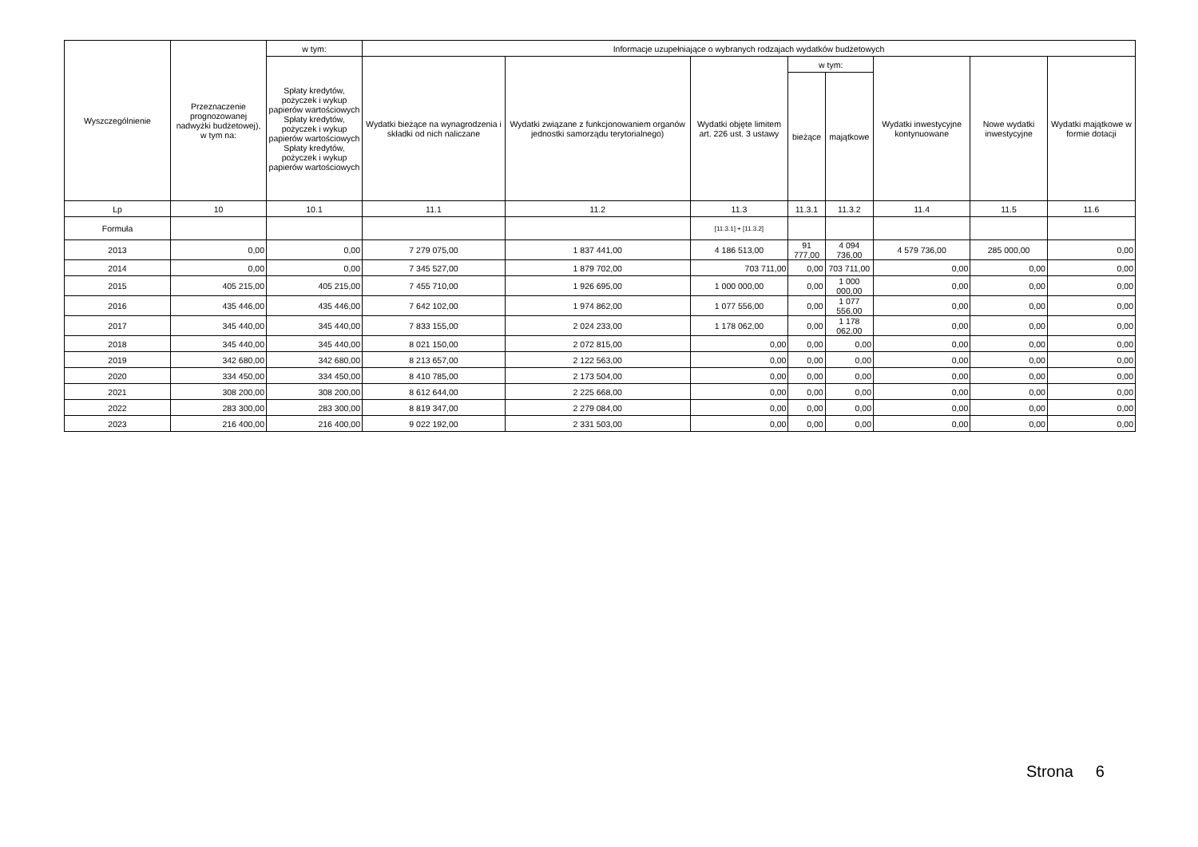| Wyszczególnienie | Przeznaczenie prognozowanej nadwyżki budżetowej), w tym na: | w tym: | Informacje uzupełniające o wybranych rodzajach wydatków budżetowych | | | | | | | |
| --- | --- | --- | --- | --- | --- | --- | --- | --- | --- | --- |
| | | Spłaty kredytów, pożyczek i wykup papierów wartościowych Spłaty kredytów, pożyczek i wykup papierów wartościowych Spłaty kredytów, pożyczek i wykup papierów wartościowych | Wydatki bieżące na wynagrodzenia i składki od nich naliczane | Wydatki związane z funkcjonowaniem organów jednostki samorządu terytorialnego) | Wydatki objęte limitem art. 226 ust. 3 ustawy | w tym: | | Wydatki inwestycyjne kontynuowane | Nowe wydatki inwestycyjne | Wydatki majątkowe w formie dotacji |
| | | | | | | bieżące | majątkowe | | | |
| Lp | 10 | 10.1 | 11.1 | 11.2 | 11.3 | 11.3.1 | 11.3.2 | 11.4 | 11.5 | 11.6 |
| Formuła | | | | | [11.3.1] + [11.3.2] | | | | | |
| 2013 | 0,00 | 0,00 | 7 279 075,00 | 1 837 441,00 | 4 186 513,00 | 91 777,00 | 4 094 736,00 | 4 579 736,00 | 285 000,00 | 0,00 |
| 2014 | 0,00 | 0,00 | 7 345 527,00 | 1 879 702,00 | 703 711,00 | 0,00 | 703 711,00 | 0,00 | 0,00 | 0,00 |
| 2015 | 405 215,00 | 405 215,00 | 7 455 710,00 | 1 926 695,00 | 1 000 000,00 | 0,00 | 1 000 000,00 | 0,00 | 0,00 | 0,00 |
| 2016 | 435 446,00 | 435 446,00 | 7 642 102,00 | 1 974 862,00 | 1 077 556,00 | 0,00 | 1 077 556,00 | 0,00 | 0,00 | 0,00 |
| 2017 | 345 440,00 | 345 440,00 | 7 833 155,00 | 2 024 233,00 | 1 178 062,00 | 0,00 | 1 178 062,00 | 0,00 | 0,00 | 0,00 |
| 2018 | 345 440,00 | 345 440,00 | 8 021 150,00 | 2 072 815,00 | 0,00 | 0,00 | 0,00 | 0,00 | 0,00 | 0,00 |
| 2019 | 342 680,00 | 342 680,00 | 8 213 657,00 | 2 122 563,00 | 0,00 | 0,00 | 0,00 | 0,00 | 0,00 | 0,00 |
| 2020 | 334 450,00 | 334 450,00 | 8 410 785,00 | 2 173 504,00 | 0,00 | 0,00 | 0,00 | 0,00 | 0,00 | 0,00 |
| 2021 | 308 200,00 | 308 200,00 | 8 612 644,00 | 2 225 668,00 | 0,00 | 0,00 | 0,00 | 0,00 | 0,00 | 0,00 |
| 2022 | 283 300,00 | 283 300,00 | 8 819 347,00 | 2 279 084,00 | 0,00 | 0,00 | 0,00 | 0,00 | 0,00 | 0,00 |
| 2023 | 216 400,00 | 216 400,00 | 9 022 192,00 | 2 331 503,00 | 0,00 | 0,00 | 0,00 | 0,00 | 0,00 | 0,00 |
Strona 6